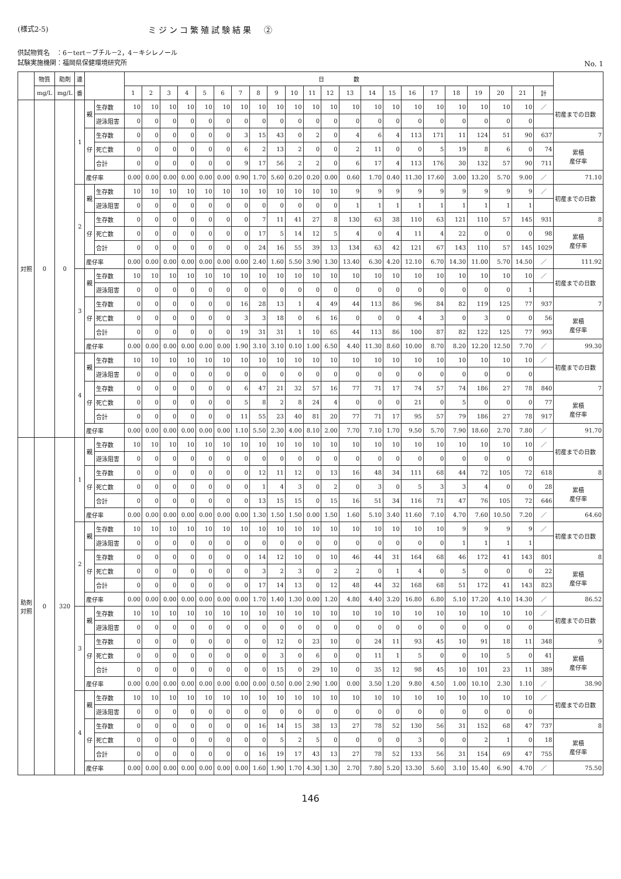(様式2-5) ミジンコ繁殖試験結果　②
供試物質名　：6－tert－ブチル－2，4－キシレノール
試験実施機関：福岡県保健環境研究所
No. 1
| | 物質 | 助剤 | 連 | | | 日 数 | | | | | | | | | | | | | | | | | | | | | | |
| --- | --- | --- | --- | --- | --- | --- | --- | --- | --- | --- | --- | --- | --- | --- | --- | --- | --- | --- | --- | --- | --- | --- | --- | --- | --- | --- | --- | --- |
| | mg/L | mg/L | 番 | | | 1 | 2 | 3 | 4 | 5 | 6 | 7 | 8 | 9 | 10 | 11 | 12 | 13 | 14 | 15 | 16 | 17 | 18 | 19 | 20 | 21 | 計 | |
| 対照 | 0 | 0 | 1 | 親 | 生存数 | 10 | 10 | 10 | 10 | 10 | 10 | 10 | 10 | 10 | 10 | 10 | 10 | 10 | 10 | 10 | 10 | 10 | 10 | 10 | 10 | 10 | ／ | 初産までの日数 |
| | | | | | 遊泳阻害 | 0 | 0 | 0 | 0 | 0 | 0 | 0 | 0 | 0 | 0 | 0 | 0 | 0 | 0 | 0 | 0 | 0 | 0 | 0 | 0 | 0 | | |
| | | | | 仔 | 生存数 | 0 | 0 | 0 | 0 | 0 | 0 | 3 | 15 | 43 | 0 | 2 | 0 | 4 | 6 | 4 | 113 | 171 | 11 | 124 | 51 | 90 | 637 | 7 |
| | | | | | 死亡数 | 0 | 0 | 0 | 0 | 0 | 0 | 6 | 2 | 13 | 2 | 0 | 0 | 2 | 11 | 0 | 0 | 5 | 19 | 8 | 6 | 0 | 74 | 累積 産仔率 |
| | | | | | 合計 | 0 | 0 | 0 | 0 | 0 | 0 | 9 | 17 | 56 | 2 | 2 | 0 | 6 | 17 | 4 | 113 | 176 | 30 | 132 | 57 | 90 | 711 | |
| | | | | 産仔率 | | 0.00 | 0.00 | 0.00 | 0.00 | 0.00 | 0.00 | 0.90 | 1.70 | 5.60 | 0.20 | 0.20 | 0.00 | 0.60 | 1.70 | 0.40 | 11.30 | 17.60 | 3.00 | 13.20 | 5.70 | 9.00 | ／ | 71.10 |
| | | | 2 | 親 | 生存数 | 10 | 10 | 10 | 10 | 10 | 10 | 10 | 10 | 10 | 10 | 10 | 10 | 9 | 9 | 9 | 9 | 9 | 9 | 9 | 9 | 9 | ／ | 初産までの日数 |
| | | | | | 遊泳阻害 | 0 | 0 | 0 | 0 | 0 | 0 | 0 | 0 | 0 | 0 | 0 | 0 | 1 | 1 | 1 | 1 | 1 | 1 | 1 | 1 | 1 | | |
| | | | | 仔 | 生存数 | 0 | 0 | 0 | 0 | 0 | 0 | 0 | 7 | 11 | 41 | 27 | 8 | 130 | 63 | 38 | 110 | 63 | 121 | 110 | 57 | 145 | 931 | 8 |
| | | | | | 死亡数 | 0 | 0 | 0 | 0 | 0 | 0 | 0 | 17 | 5 | 14 | 12 | 5 | 4 | 0 | 4 | 11 | 4 | 22 | 0 | 0 | 0 | 98 | 累積 産仔率 |
| | | | | | 合計 | 0 | 0 | 0 | 0 | 0 | 0 | 0 | 24 | 16 | 55 | 39 | 13 | 134 | 63 | 42 | 121 | 67 | 143 | 110 | 57 | 145 | 1029 | |
| | | | | 産仔率 | | 0.00 | 0.00 | 0.00 | 0.00 | 0.00 | 0.00 | 0.00 | 2.40 | 1.60 | 5.50 | 3.90 | 1.30 | 13.40 | 6.30 | 4.20 | 12.10 | 6.70 | 14.30 | 11.00 | 5.70 | 14.50 | ／ | 111.92 |
| | | | 3 | 親 | 生存数 | 10 | 10 | 10 | 10 | 10 | 10 | 10 | 10 | 10 | 10 | 10 | 10 | 10 | 10 | 10 | 10 | 10 | 10 | 10 | 10 | 10 | ／ | 初産までの日数 |
| | | | | | 遊泳阻害 | 0 | 0 | 0 | 0 | 0 | 0 | 0 | 0 | 0 | 0 | 0 | 0 | 0 | 0 | 0 | 0 | 0 | 0 | 0 | 0 | 1 | | |
| | | | | 仔 | 生存数 | 0 | 0 | 0 | 0 | 0 | 0 | 16 | 28 | 13 | 1 | 4 | 49 | 44 | 113 | 86 | 96 | 84 | 82 | 119 | 125 | 77 | 937 | 7 |
| | | | | | 死亡数 | 0 | 0 | 0 | 0 | 0 | 0 | 3 | 3 | 18 | 0 | 6 | 16 | 0 | 0 | 0 | 4 | 3 | 0 | 3 | 0 | 0 | 56 | 累積 産仔率 |
| | | | | | 合計 | 0 | 0 | 0 | 0 | 0 | 0 | 19 | 31 | 31 | 1 | 10 | 65 | 44 | 113 | 86 | 100 | 87 | 82 | 122 | 125 | 77 | 993 | |
| | | | | 産仔率 | | 0.00 | 0.00 | 0.00 | 0.00 | 0.00 | 0.00 | 1.90 | 3.10 | 3.10 | 0.10 | 1.00 | 6.50 | 4.40 | 11.30 | 8.60 | 10.00 | 8.70 | 8.20 | 12.20 | 12.50 | 7.70 | ／ | 99.30 |
| | | | 4 | 親 | 生存数 | 10 | 10 | 10 | 10 | 10 | 10 | 10 | 10 | 10 | 10 | 10 | 10 | 10 | 10 | 10 | 10 | 10 | 10 | 10 | 10 | 10 | ／ | 初産までの日数 |
| | | | | | 遊泳阻害 | 0 | 0 | 0 | 0 | 0 | 0 | 0 | 0 | 0 | 0 | 0 | 0 | 0 | 0 | 0 | 0 | 0 | 0 | 0 | 0 | 0 | | |
| | | | | 仔 | 生存数 | 0 | 0 | 0 | 0 | 0 | 0 | 6 | 47 | 21 | 32 | 57 | 16 | 77 | 71 | 17 | 74 | 57 | 74 | 186 | 27 | 78 | 840 | 7 |
| | | | | | 死亡数 | 0 | 0 | 0 | 0 | 0 | 0 | 5 | 8 | 2 | 8 | 24 | 4 | 0 | 0 | 0 | 21 | 0 | 5 | 0 | 0 | 0 | 77 | 累積 産仔率 |
| | | | | | 合計 | 0 | 0 | 0 | 0 | 0 | 0 | 11 | 55 | 23 | 40 | 81 | 20 | 77 | 71 | 17 | 95 | 57 | 79 | 186 | 27 | 78 | 917 | |
| | | | | 産仔率 | | 0.00 | 0.00 | 0.00 | 0.00 | 0.00 | 0.00 | 1.10 | 5.50 | 2.30 | 4.00 | 8.10 | 2.00 | 7.70 | 7.10 | 1.70 | 9.50 | 5.70 | 7.90 | 18.60 | 2.70 | 7.80 | ／ | 91.70 |
| 助剤 対照 | 0 | 320 | 1 | 親 | 生存数 | 10 | 10 | 10 | 10 | 10 | 10 | 10 | 10 | 10 | 10 | 10 | 10 | 10 | 10 | 10 | 10 | 10 | 10 | 10 | 10 | 10 | ／ | 初産までの日数 |
| | | | | | 遊泳阻害 | 0 | 0 | 0 | 0 | 0 | 0 | 0 | 0 | 0 | 0 | 0 | 0 | 0 | 0 | 0 | 0 | 0 | 0 | 0 | 0 | 0 | | |
| | | | | 仔 | 生存数 | 0 | 0 | 0 | 0 | 0 | 0 | 0 | 12 | 11 | 12 | 0 | 13 | 16 | 48 | 34 | 111 | 68 | 44 | 72 | 105 | 72 | 618 | 8 |
| | | | | | 死亡数 | 0 | 0 | 0 | 0 | 0 | 0 | 0 | 1 | 4 | 3 | 0 | 2 | 0 | 3 | 0 | 5 | 3 | 3 | 4 | 0 | 0 | 28 | 累積 産仔率 |
| | | | | | 合計 | 0 | 0 | 0 | 0 | 0 | 0 | 0 | 13 | 15 | 15 | 0 | 15 | 16 | 51 | 34 | 116 | 71 | 47 | 76 | 105 | 72 | 646 | |
| | | | | 産仔率 | | 0.00 | 0.00 | 0.00 | 0.00 | 0.00 | 0.00 | 0.00 | 1.30 | 1.50 | 1.50 | 0.00 | 1.50 | 1.60 | 5.10 | 3.40 | 11.60 | 7.10 | 4.70 | 7.60 | 10.50 | 7.20 | ／ | 64.60 |
| | | | 2 | 親 | 生存数 | 10 | 10 | 10 | 10 | 10 | 10 | 10 | 10 | 10 | 10 | 10 | 10 | 10 | 10 | 10 | 10 | 10 | 9 | 9 | 9 | 9 | ／ | 初産までの日数 |
| | | | | | 遊泳阻害 | 0 | 0 | 0 | 0 | 0 | 0 | 0 | 0 | 0 | 0 | 0 | 0 | 0 | 0 | 0 | 0 | 0 | 1 | 1 | 1 | 1 | | |
| | | | | 仔 | 生存数 | 0 | 0 | 0 | 0 | 0 | 0 | 0 | 14 | 12 | 10 | 0 | 10 | 46 | 44 | 31 | 164 | 68 | 46 | 172 | 41 | 143 | 801 | 8 |
| | | | | | 死亡数 | 0 | 0 | 0 | 0 | 0 | 0 | 0 | 3 | 2 | 3 | 0 | 2 | 2 | 0 | 1 | 4 | 0 | 5 | 0 | 0 | 0 | 22 | 累積 産仔率 |
| | | | | | 合計 | 0 | 0 | 0 | 0 | 0 | 0 | 0 | 17 | 14 | 13 | 0 | 12 | 48 | 44 | 32 | 168 | 68 | 51 | 172 | 41 | 143 | 823 | |
| | | | | 産仔率 | | 0.00 | 0.00 | 0.00 | 0.00 | 0.00 | 0.00 | 0.00 | 1.70 | 1.40 | 1.30 | 0.00 | 1.20 | 4.80 | 4.40 | 3.20 | 16.80 | 6.80 | 5.10 | 17.20 | 4.10 | 14.30 | ／ | 86.52 |
| | | | 3 | 親 | 生存数 | 10 | 10 | 10 | 10 | 10 | 10 | 10 | 10 | 10 | 10 | 10 | 10 | 10 | 10 | 10 | 10 | 10 | 10 | 10 | 10 | 10 | ／ | 初産までの日数 |
| | | | | | 遊泳阻害 | 0 | 0 | 0 | 0 | 0 | 0 | 0 | 0 | 0 | 0 | 0 | 0 | 0 | 0 | 0 | 0 | 0 | 0 | 0 | 0 | 0 | | |
| | | | | 仔 | 生存数 | 0 | 0 | 0 | 0 | 0 | 0 | 0 | 0 | 12 | 0 | 23 | 10 | 0 | 24 | 11 | 93 | 45 | 10 | 91 | 18 | 11 | 348 | 9 |
| | | | | | 死亡数 | 0 | 0 | 0 | 0 | 0 | 0 | 0 | 0 | 3 | 0 | 6 | 0 | 0 | 11 | 1 | 5 | 0 | 0 | 10 | 5 | 0 | 41 | 累積 産仔率 |
| | | | | | 合計 | 0 | 0 | 0 | 0 | 0 | 0 | 0 | 0 | 15 | 0 | 29 | 10 | 0 | 35 | 12 | 98 | 45 | 10 | 101 | 23 | 11 | 389 | |
| | | | | 産仔率 | | 0.00 | 0.00 | 0.00 | 0.00 | 0.00 | 0.00 | 0.00 | 0.00 | 0.50 | 0.00 | 2.90 | 1.00 | 0.00 | 3.50 | 1.20 | 9.80 | 4.50 | 1.00 | 10.10 | 2.30 | 1.10 | ／ | 38.90 |
| | | | 4 | 親 | 生存数 | 10 | 10 | 10 | 10 | 10 | 10 | 10 | 10 | 10 | 10 | 10 | 10 | 10 | 10 | 10 | 10 | 10 | 10 | 10 | 10 | 10 | ／ | 初産までの日数 |
| | | | | | 遊泳阻害 | 0 | 0 | 0 | 0 | 0 | 0 | 0 | 0 | 0 | 0 | 0 | 0 | 0 | 0 | 0 | 0 | 0 | 0 | 0 | 0 | 0 | | |
| | | | | 仔 | 生存数 | 0 | 0 | 0 | 0 | 0 | 0 | 0 | 16 | 14 | 15 | 38 | 13 | 27 | 78 | 52 | 130 | 56 | 31 | 152 | 68 | 47 | 737 | 8 |
| | | | | | 死亡数 | 0 | 0 | 0 | 0 | 0 | 0 | 0 | 0 | 5 | 2 | 5 | 0 | 0 | 0 | 0 | 3 | 0 | 0 | 2 | 1 | 0 | 18 | 累積 産仔率 |
| | | | | | 合計 | 0 | 0 | 0 | 0 | 0 | 0 | 0 | 16 | 19 | 17 | 43 | 13 | 27 | 78 | 52 | 133 | 56 | 31 | 154 | 69 | 47 | 755 | |
| | | | | 産仔率 | | 0.00 | 0.00 | 0.00 | 0.00 | 0.00 | 0.00 | 0.00 | 1.60 | 1.90 | 1.70 | 4.30 | 1.30 | 2.70 | 7.80 | 5.20 | 13.30 | 5.60 | 3.10 | 15.40 | 6.90 | 4.70 | ／ | 75.50 |
146